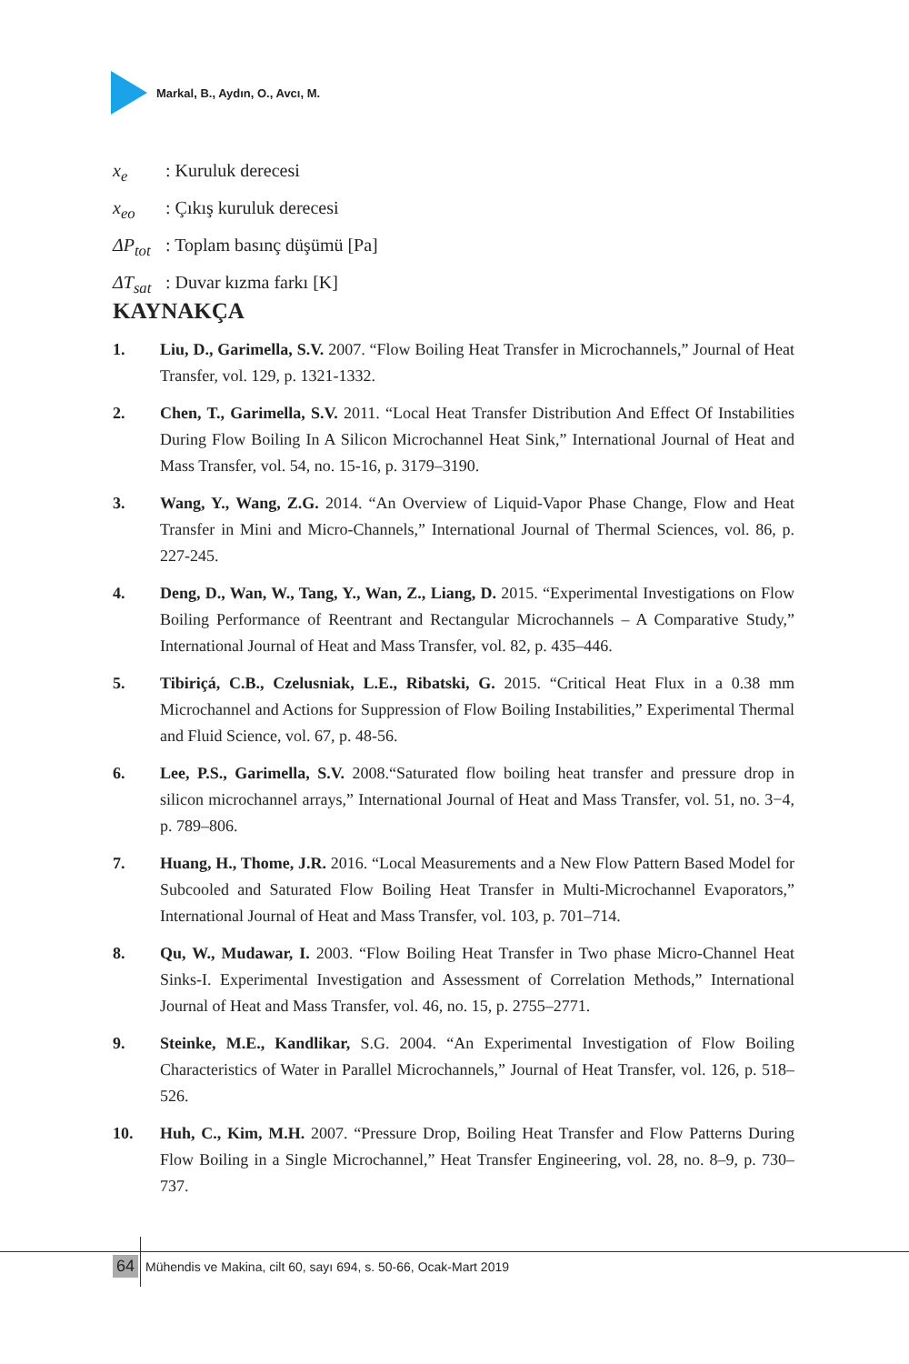Markal, B., Aydın, O., Avcı, M.
x<sub>e</sub>: Kuruluk derecesi
x<sub>eo</sub>: Çıkış kuruluk derecesi
ΔP<sub>tot</sub>: Toplam basınç düşümü [Pa]
ΔT<sub>sat</sub>: Duvar kızma farkı [K]
KAYNAKÇA
1. Liu, D., Garimella, S.V. 2007. “Flow Boiling Heat Transfer in Microchannels,” Journal of Heat Transfer, vol. 129, p. 1321-1332.
2. Chen, T., Garimella, S.V. 2011. “Local Heat Transfer Distribution And Effect Of Instabilities During Flow Boiling In A Silicon Microchannel Heat Sink,” International Journal of Heat and Mass Transfer, vol. 54, no. 15-16, p. 3179–3190.
3. Wang, Y., Wang, Z.G. 2014. “An Overview of Liquid-Vapor Phase Change, Flow and Heat Transfer in Mini and Micro-Channels,” International Journal of Thermal Sciences, vol. 86, p. 227-245.
4. Deng, D., Wan, W., Tang, Y., Wan, Z., Liang, D. 2015. “Experimental Investigations on Flow Boiling Performance of Reentrant and Rectangular Microchannels – A Comparative Study,” International Journal of Heat and Mass Transfer, vol. 82, p. 435–446.
5. Tibiriçá, C.B., Czelusniak, L.E., Ribatski, G. 2015. “Critical Heat Flux in a 0.38 mm Microchannel and Actions for Suppression of Flow Boiling Instabilities,” Experimental Thermal and Fluid Science, vol. 67, p. 48-56.
6. Lee, P.S., Garimella, S.V. 2008.“Saturated flow boiling heat transfer and pressure drop in silicon microchannel arrays,” International Journal of Heat and Mass Transfer, vol. 51, no. 3−4, p. 789–806.
7. Huang, H., Thome, J.R. 2016. “Local Measurements and a New Flow Pattern Based Model for Subcooled and Saturated Flow Boiling Heat Transfer in Multi-Microchannel Evaporators,” International Journal of Heat and Mass Transfer, vol. 103, p. 701–714.
8. Qu, W., Mudawar, I. 2003. “Flow Boiling Heat Transfer in Two phase Micro-Channel Heat Sinks-I. Experimental Investigation and Assessment of Correlation Methods,” International Journal of Heat and Mass Transfer, vol. 46, no. 15, p. 2755–2771.
9. Steinke, M.E., Kandlikar, S.G. 2004. “An Experimental Investigation of Flow Boiling Characteristics of Water in Parallel Microchannels,” Journal of Heat Transfer, vol. 126, p. 518–526.
10. Huh, C., Kim, M.H. 2007. “Pressure Drop, Boiling Heat Transfer and Flow Patterns During Flow Boiling in a Single Microchannel,” Heat Transfer Engineering, vol. 28, no. 8–9, p. 730–737.
64 Mühendis ve Makina, cilt 60, sayı 694, s. 50-66, Ocak-Mart 2019